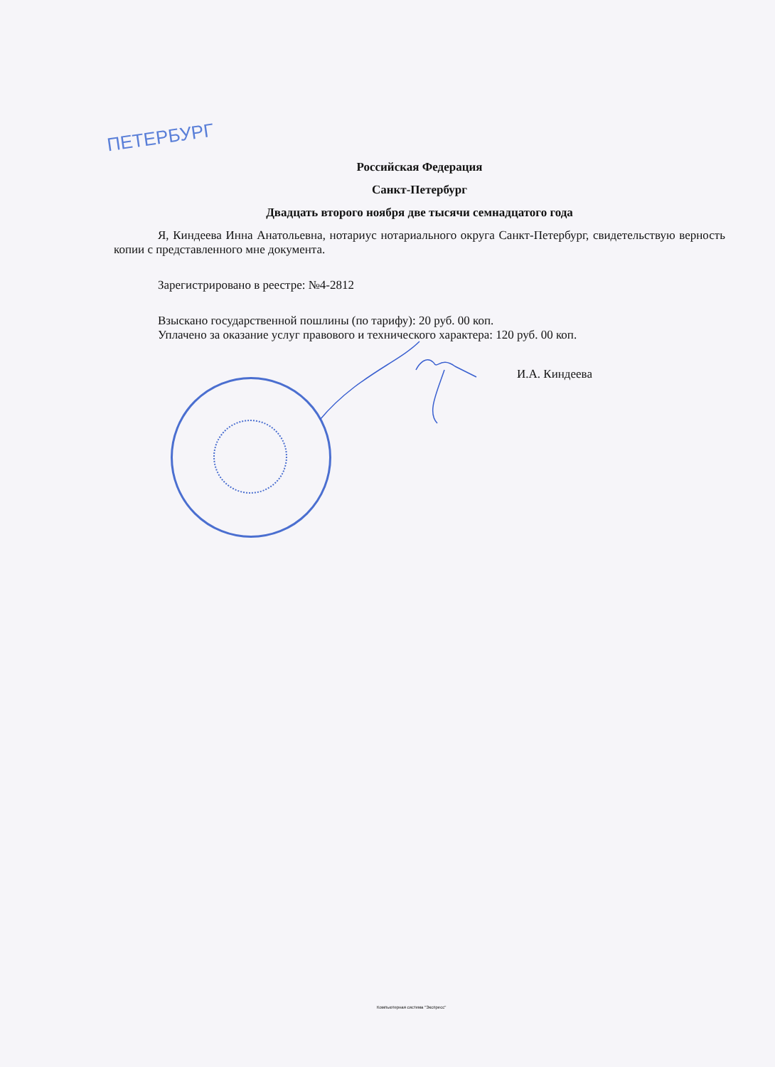ПЕТЕРБУРГ
Российская Федерация
Санкт-Петербург
Двадцать второго ноября две тысячи семнадцатого года
Я, Киндеева Инна Анатольевна, нотариус нотариального округа Санкт-Петербург, свидетельствую верность копии с представленного мне документа.
Зарегистрировано в реестре: №4-2812
Взыскано государственной пошлины (по тарифу): 20 руб. 00 коп.
Уплачено за оказание услуг правового и технического характера: 120 руб. 00 коп.
И.А. Киндеева
Компьютерная система "Экспресс"